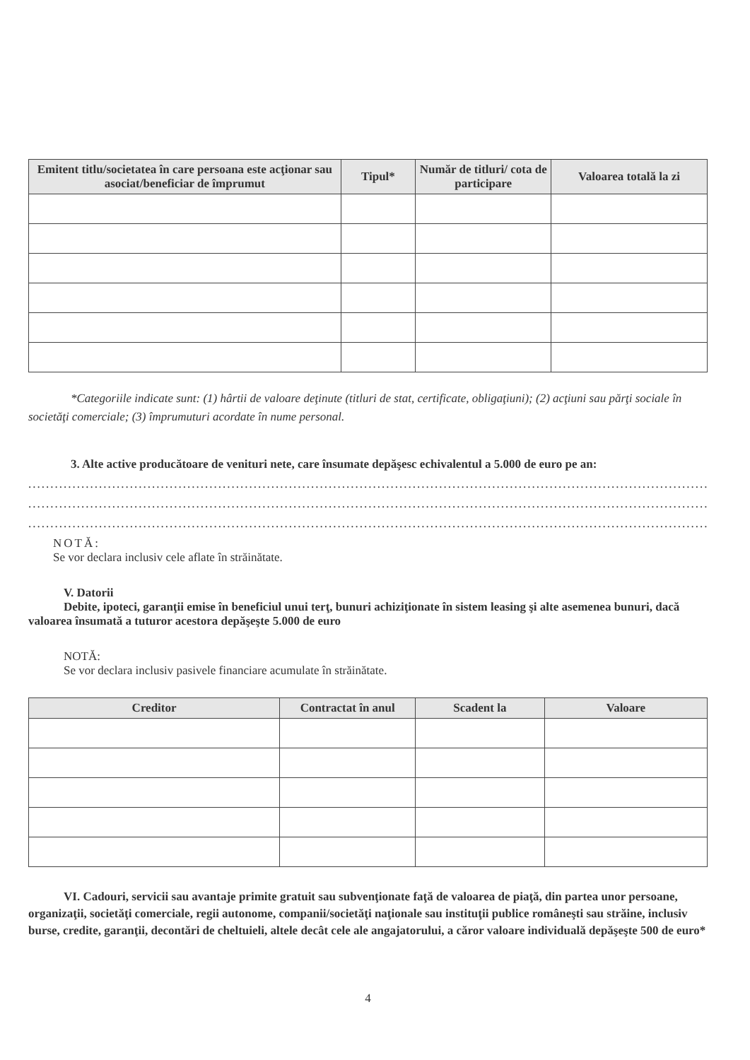| Emitent titlu/societatea în care persoana este acţionar sau asociat/beneficiar de împrumut | Tipul* | Număr de titluri/ cota de participare | Valoarea totală la zi |
| --- | --- | --- | --- |
*Categoriile indicate sunt: (1) hârtii de valoare deţinute (titluri de stat, certificate, obligaţiuni); (2) acţiuni sau părţi sociale în societăţi comerciale; (3) împrumuturi acordate în nume personal.
3. Alte active producătoare de venituri nete, care însumate depăşesc echivalentul a 5.000 de euro pe an:
..............................................................................................................................................................................
..............................................................................................................................................................................
..............................................................................................................................................................................
NOTĂ:
Se vor declara inclusiv cele aflate în străinătate.
V. Datorii
Debite, ipoteci, garanţii emise în beneficiul unui terţ, bunuri achiziţionate în sistem leasing şi alte asemenea bunuri, dacă valoarea însumată a tuturor acestora depăşeşte 5.000 de euro
NOTĂ:
Se vor declara inclusiv pasivele financiare acumulate în străinătate.
| Creditor | Contractat în anul | Scadent la | Valoare |
| --- | --- | --- | --- |
VI. Cadouri, servicii sau avantaje primite gratuit sau subvenţionate faţă de valoarea de piaţă, din partea unor persoane, organizaţii, societăţi comerciale, regii autonome, companii/societăţi naţionale sau instituţii publice româneşti sau străine, inclusiv burse, credite, garanţii, decontări de cheltuieli, altele decât cele ale angajatorului, a căror valoare individuală depăşeşte 500 de euro*
4